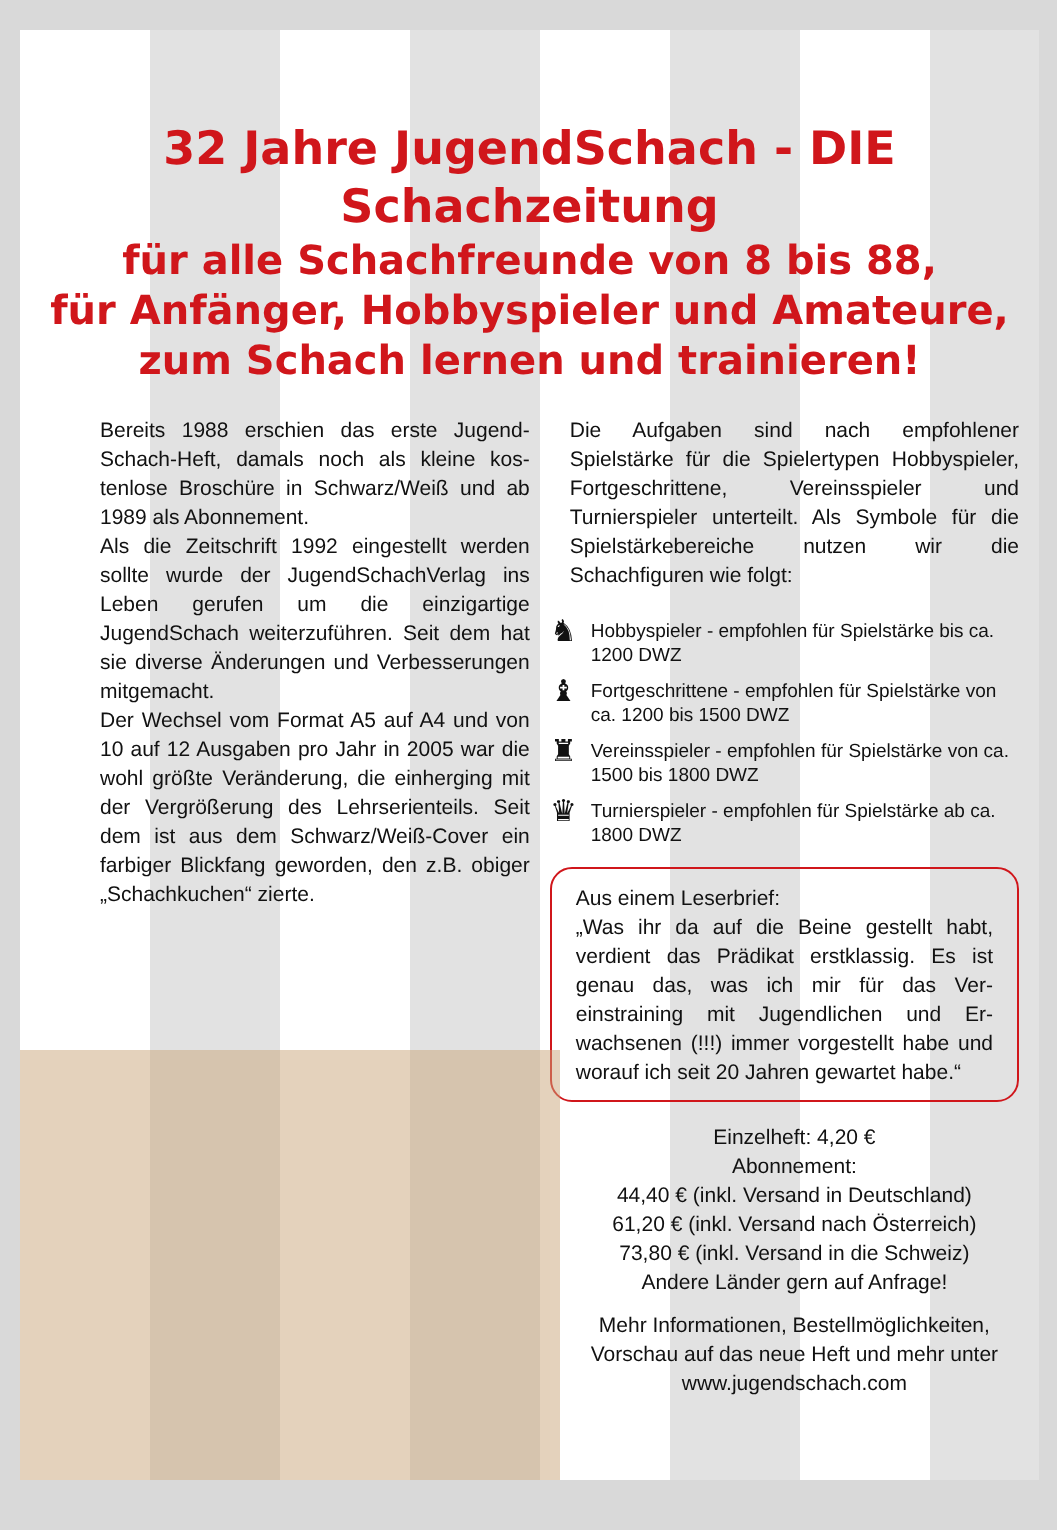32 Jahre JugendSchach - DIE Schachzeitung
für alle Schachfreunde von 8 bis 88,
für Anfänger, Hobbyspieler und Amateure,
zum Schach lernen und trainieren!
Bereits 1988 erschien das erste Jugend­Schach-Heft, damals noch als kleine kos­tenlose Broschüre in Schwarz/Weiß und ab 1989 als Abonnement.
Als die Zeitschrift 1992 eingestellt werden sollte wurde der JugendSchachVerlag ins Leben gerufen um die einzigartige JugendSchach weiterzuführen. Seit dem hat sie diverse Änderungen und Verbes­serungen mitgemacht.
Der Wechsel vom Format A5 auf A4 und von 10 auf 12 Ausgaben pro Jahr in 2005 war die wohl größte Veränderung, die einherging mit der Vergrößerung des Lehrserienteils. Seit dem ist aus dem Schwarz/Weiß-Cover ein farbiger Blick­fang geworden, den z.B. obiger „Schach­kuchen“ zierte.
Die Aufgaben sind nach empfohlener Spielstärke für die Spielertypen Hobby­spieler, Fortgeschrittene, Vereinsspieler und Turnierspieler unterteilt. Als Symbole für die Spielstärkebereiche nutzen wir die Schachfiguren wie folgt:
♞ Hobbyspieler - empfohlen für Spielstärke bis ca. 1200 DWZ
♝ Fortgeschrittene - empfohlen für Spielstärke von ca. 1200 bis 1500 DWZ
♜ Vereinsspieler - empfohlen für Spielstärke von ca. 1500 bis 1800 DWZ
♛ Turnierspieler - empfohlen für Spielstärke ab ca. 1800 DWZ
Aus einem Leserbrief:
„Was ihr da auf die Beine gestellt habt, verdient das Prädikat erstklassig. Es ist genau das, was ich mir für das Ver­einstraining mit Jugendlichen und Er­wachsenen (!!!) immer vorgestellt habe und worauf ich seit 20 Jahren gewartet habe.“
Einzelheft: 4,20 €
Abonnement:
44,40 € (inkl. Versand in Deutschland)
61,20 € (inkl. Versand nach Österreich)
73,80 € (inkl. Versand in die Schweiz)
Andere Länder gern auf Anfrage!
Mehr Informationen, Bestellmöglichkeiten, Vorschau auf das neue Heft und mehr unter www.jugendschach.com